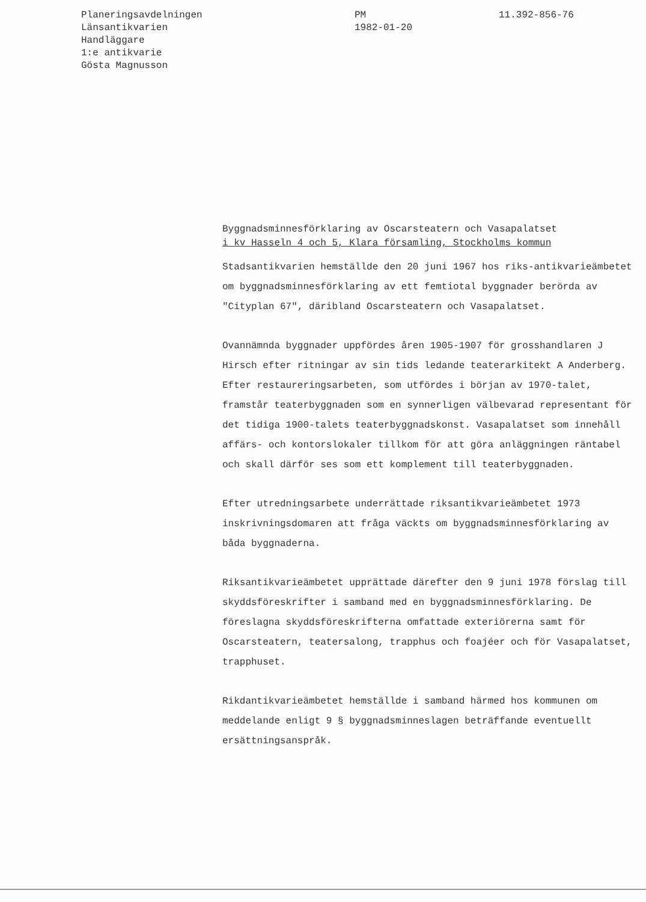Planeringsavdelningen
Länsantikvarien
Handläggare
1:e antikvarie
Gösta Magnusson
PM
1982-01-20
11.392-856-76
Byggnadsminnesförklaring av Oscarsteatern och Vasapalatset
i kv Hasseln 4 och 5, Klara församling, Stockholms kommun
Stadsantikvarien hemställde den 20 juni 1967 hos riks-antikvarieämbetet om byggnadsminnesförklaring av ett femtiotal byggnader berörda av "Cityplan 67", däribland Oscarsteatern och Vasapalatset.
Ovannämnda byggnader uppfördes åren 1905-1907 för grosshandlaren J Hirsch efter ritningar av sin tids ledande teaterarkitekt A Anderberg. Efter restaureringsarbeten, som utfördes i början av 1970-talet, framstår teaterbyggnaden som en synnerligen välbevarad representant för det tidiga 1900-talets teaterbyggnadskonst. Vasapalatset som innehåll affärs- och kontorslokaler tillkom för att göra anläggningen räntabel och skall därför ses som ett komplement till teaterbyggnaden.
Efter utredningsarbete underrättade riksantikvarieämbetet 1973 inskrivningsdomaren att fråga väckts om byggnadsminnesförklaring av båda byggnaderna.
Riksantikvarieämbetet upprättade därefter den 9 juni 1978 förslag till skyddsföreskrifter i samband med en byggnadsminnesförklaring. De föreslagna skyddsföreskrifterna omfattade exteriörerna samt för Oscarsteatern, teatersalong, trapphus och foajéer och för Vasapalatset, trapphuset.
Rikdantikvarieämbetet hemställde i samband härmed hos kommunen om meddelande enligt 9 § byggnadsminneslagen beträffande eventuellt ersättningsanspråk.